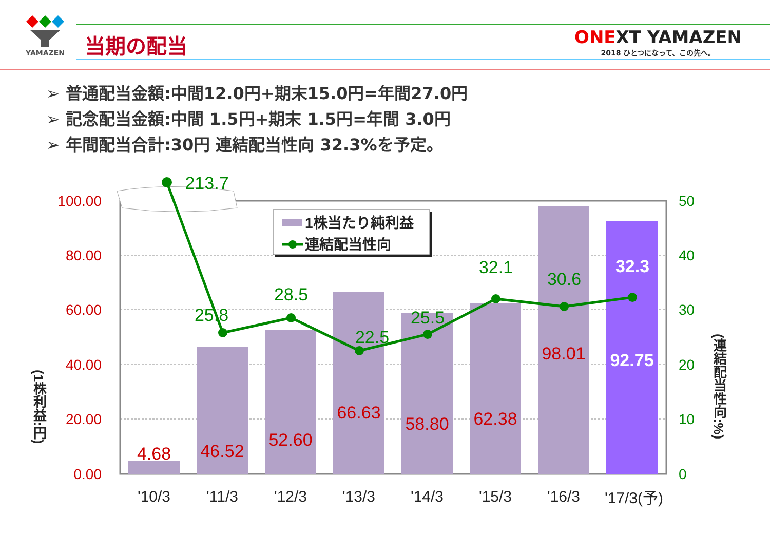YAMAZEN
当期の配当
ONEXT YAMAZEN
2018 ひとつになって、この先へ。
➢ 普通配当金額:中間12.0円+期末15.0円=年間27.0円
➢ 記念配当金額:中間 1.5円+期末 1.5円=年間 3.0円
➢ 年間配当合計:30円 連結配当性向 32.3%を予定。
213.7
25.8
28.5
22.5
25.5
32.1
30.6
32.3
4.68
46.52
52.60
66.63
58.80
62.38
98.01
92.75
100.00
80.00
60.00
40.00
20.00
0.00
50
40
30
20
10
0
'10/3
'11/3
'12/3
'13/3
'14/3
'15/3
'16/3
'17/3(予)
1株当たり純利益
連結配当性向
(1株利益:円)
(連結配当性向:%)